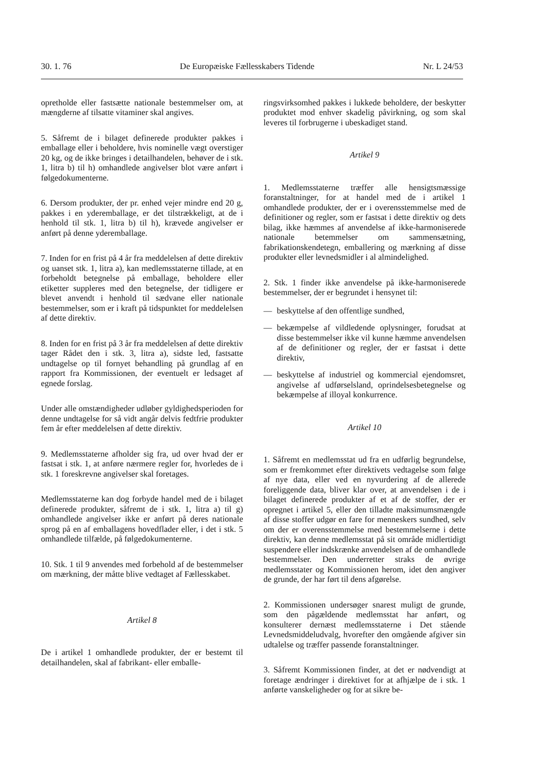30. 1. 76 De Europæiske Fællesskabers Tidende Nr. L 24/53
opretholde eller fastsætte nationale bestemmelser om, at mængderne af tilsatte vitaminer skal angives.
5. Såfremt de i bilaget definerede produkter pakkes i emballage eller i beholdere, hvis nominelle vægt overstiger 20 kg, og de ikke bringes i detailhandelen, behøver de i stk. 1, litra b) til h) omhandlede angivelser blot være anført i følgedokumenterne.
6. Dersom produkter, der pr. enhed vejer mindre end 20 g, pakkes i en yderemballage, er det tilstrækkeligt, at de i henhold til stk. 1, litra b) til h), krævede angivelser er anført på denne yderemballage.
7. Inden for en frist på 4 år fra meddelelsen af dette direktiv og uanset stk. 1, litra a), kan medlemsstaterne tillade, at en forbeholdt betegnelse på emballage, beholdere eller etiketter suppleres med den betegnelse, der tidligere er blevet anvendt i henhold til sædvane eller nationale bestemmelser, som er i kraft på tidspunktet for meddelelsen af dette direktiv.
8. Inden for en frist på 3 år fra meddelelsen af dette direktiv tager Rådet den i stk. 3, litra a), sidste led, fastsatte undtagelse op til fornyet behandling på grundlag af en rapport fra Kommissionen, der eventuelt er ledsaget af egnede forslag.
Under alle omstændigheder udløber gyldighedsperioden for denne undtagelse for så vidt angår delvis fedtfrie produkter fem år efter meddelelsen af dette direktiv.
9. Medlemsstaterne afholder sig fra, ud over hvad der er fastsat i stk. 1, at anføre nærmere regler for, hvorledes de i stk. 1 foreskrevne angivelser skal foretages.
Medlemsstaterne kan dog forbyde handel med de i bilaget definerede produkter, såfremt de i stk. 1, litra a) til g) omhandlede angivelser ikke er anført på deres nationale sprog på en af emballagens hovedflader eller, i det i stk. 5 omhandlede tilfælde, på følgedokumenterne.
10. Stk. 1 til 9 anvendes med forbehold af de bestemmelser om mærkning, der måtte blive vedtaget af Fællesskabet.
Artikel 8
De i artikel 1 omhandlede produkter, der er bestemt til detailhandelen, skal af fabrikant- eller emballe-
ringsvirksomhed pakkes i lukkede beholdere, der beskytter produktet mod enhver skadelig påvirkning, og som skal leveres til forbrugerne i ubeskadiget stand.
Artikel 9
1. Medlemsstaterne træffer alle hensigtsmæssige foranstaltninger, for at handel med de i artikel 1 omhandlede produkter, der er i overensstemmelse med de definitioner og regler, som er fastsat i dette direktiv og dets bilag, ikke hæmmes af anvendelse af ikke-harmoniserede nationale betemmelser om sammensætning, fabrikationskendetegn, emballering og mærkning af disse produkter eller levnedsmidler i al almindelighed.
2. Stk. 1 finder ikke anvendelse på ikke-harmoniserede bestemmelser, der er begrundet i hensynet til:
— beskyttelse af den offentlige sundhed,
— bekæmpelse af vildledende oplysninger, forudsat at disse bestemmelser ikke vil kunne hæmme anvendelsen af de definitioner og regler, der er fastsat i dette direktiv,
— beskyttelse af industriel og kommercial ejendomsret, angivelse af udførselsland, oprindelsesbetegnelse og bekæmpelse af illoyal konkurrence.
Artikel 10
1. Såfremt en medlemsstat ud fra en udførlig begrundelse, som er fremkommet efter direktivets vedtagelse som følge af nye data, eller ved en nyvurdering af de allerede foreliggende data, bliver klar over, at anvendelsen i de i bilaget definerede produkter af et af de stoffer, der er opregnet i artikel 5, eller den tilladte maksimumsmængde af disse stoffer udgør en fare for menneskers sundhed, selv om der er overensstemmelse med bestemmelserne i dette direktiv, kan denne medlemsstat på sit område midlertidigt suspendere eller indskrænke anvendelsen af de omhandlede bestemmelser. Den underretter straks de øvrige medlemsstater og Kommissionen herom, idet den angiver de grunde, der har ført til dens afgørelse.
2. Kommissionen undersøger snarest muligt de grunde, som den pågældende medlemsstat har anført, og konsulterer dernæst medlemsstaterne i Det stående Levnedsmiddeludvalg, hvorefter den omgående afgiver sin udtalelse og træffer passende foranstaltninger.
3. Såfremt Kommissionen finder, at det er nødvendigt at foretage ændringer i direktivet for at afhjælpe de i stk. 1 anførte vanskeligheder og for at sikre be-